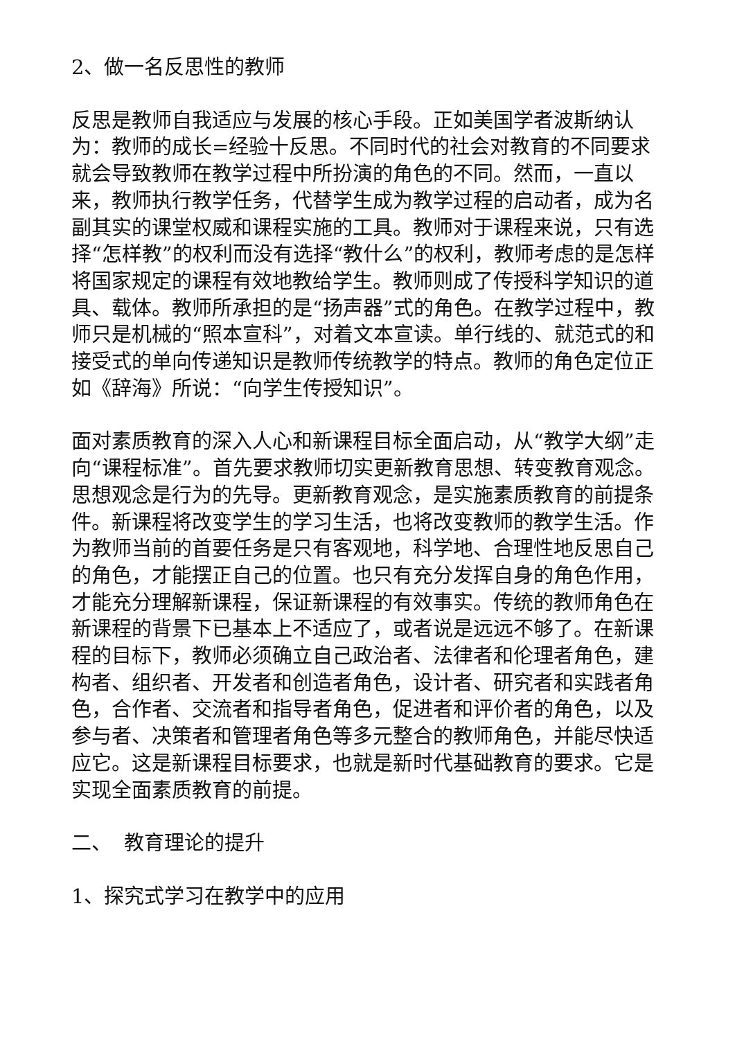2、做一名反思性的教师
反思是教师自我适应与发展的核心手段。正如美国学者波斯纳认为：教师的成长=经验十反思。不同时代的社会对教育的不同要求就会导致教师在教学过程中所扮演的角色的不同。然而，一直以来，教师执行教学任务，代替学生成为教学过程的启动者，成为名副其实的课堂权威和课程实施的工具。教师对于课程来说，只有选择“怎样教”的权利而没有选择“教什么”的权利，教师考虑的是怎样将国家规定的课程有效地教给学生。教师则成了传授科学知识的道具、载体。教师所承担的是“扬声器”式的角色。在教学过程中，教师只是机械的“照本宣科”，对着文本宣读。单行线的、就范式的和接受式的单向传递知识是教师传统教学的特点。教师的角色定位正如《辞海》所说：“向学生传授知识”。
面对素质教育的深入人心和新课程目标全面启动，从“教学大纲”走向“课程标准”。首先要求教师切实更新教育思想、转变教育观念。思想观念是行为的先导。更新教育观念，是实施素质教育的前提条件。新课程将改变学生的学习生活，也将改变教师的教学生活。作为教师当前的首要任务是只有客观地，科学地、合理性地反思自己的角色，才能摆正自己的位置。也只有充分发挥自身的角色作用，才能充分理解新课程，保证新课程的有效事实。传统的教师角色在新课程的背景下已基本上不适应了，或者说是远远不够了。在新课程的目标下，教师必须确立自己政治者、法律者和伦理者角色，建构者、组织者、开发者和创造者角色，设计者、研究者和实践者角色，合作者、交流者和指导者角色，促进者和评价者的角色，以及参与者、决策者和管理者角色等多元整合的教师角色，并能尽快适应它。这是新课程目标要求，也就是新时代基础教育的要求。它是实现全面素质教育的前提。
二、 教育理论的提升
1、探究式学习在教学中的应用